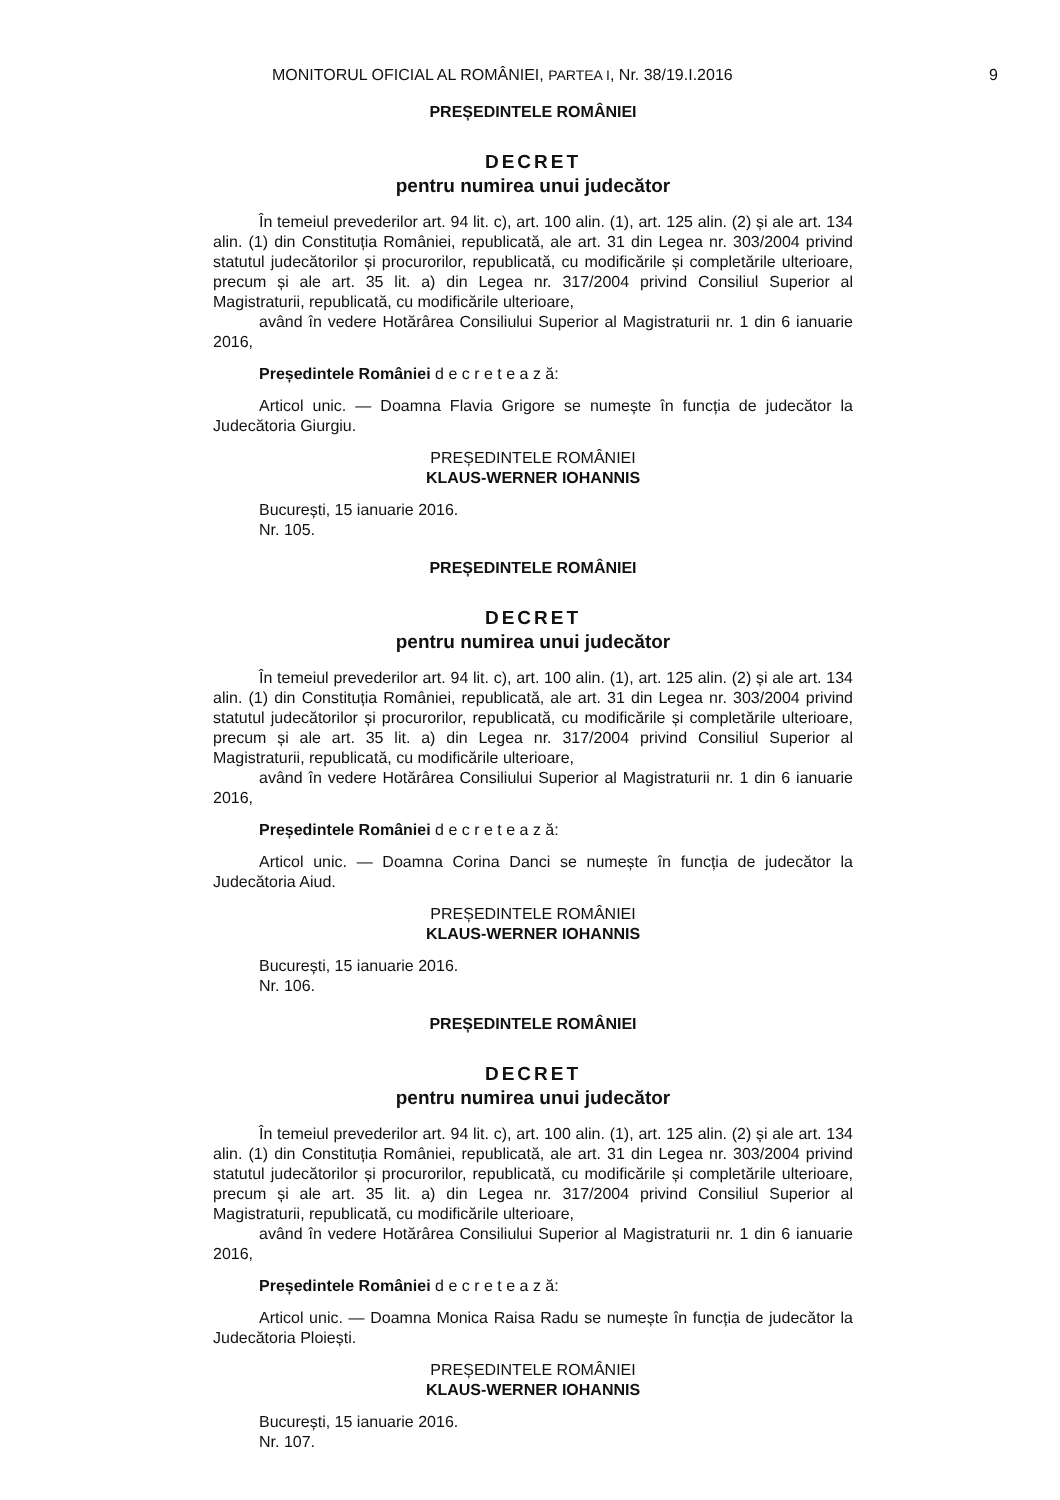MONITORUL OFICIAL AL ROMÂNIEI, PARTEA I, Nr. 38/19.I.2016
9
PREȘEDINTELE ROMÂNIEI
DECRET
pentru numirea unui judecător
În temeiul prevederilor art. 94 lit. c), art. 100 alin. (1), art. 125 alin. (2) și ale art. 134 alin. (1) din Constituția României, republicată, ale art. 31 din Legea nr. 303/2004 privind statutul judecătorilor și procurorilor, republicată, cu modificările și completările ulterioare, precum și ale art. 35 lit. a) din Legea nr. 317/2004 privind Consiliul Superior al Magistraturii, republicată, cu modificările ulterioare,
având în vedere Hotărârea Consiliului Superior al Magistraturii nr. 1 din 6 ianuarie 2016,
Președintele României d e c r e t e a z ă:
Articol unic. — Doamna Flavia Grigore se numește în funcția de judecător la Judecătoria Giurgiu.
PREȘEDINTELE ROMÂNIEI
KLAUS-WERNER IOHANNIS
București, 15 ianuarie 2016.
Nr. 105.
PREȘEDINTELE ROMÂNIEI
DECRET
pentru numirea unui judecător
În temeiul prevederilor art. 94 lit. c), art. 100 alin. (1), art. 125 alin. (2) și ale art. 134 alin. (1) din Constituția României, republicată, ale art. 31 din Legea nr. 303/2004 privind statutul judecătorilor și procurorilor, republicată, cu modificările și completările ulterioare, precum și ale art. 35 lit. a) din Legea nr. 317/2004 privind Consiliul Superior al Magistraturii, republicată, cu modificările ulterioare,
având în vedere Hotărârea Consiliului Superior al Magistraturii nr. 1 din 6 ianuarie 2016,
Președintele României d e c r e t e a z ă:
Articol unic. — Doamna Corina Danci se numește în funcția de judecător la Judecătoria Aiud.
PREȘEDINTELE ROMÂNIEI
KLAUS-WERNER IOHANNIS
București, 15 ianuarie 2016.
Nr. 106.
PREȘEDINTELE ROMÂNIEI
DECRET
pentru numirea unui judecător
În temeiul prevederilor art. 94 lit. c), art. 100 alin. (1), art. 125 alin. (2) și ale art. 134 alin. (1) din Constituția României, republicată, ale art. 31 din Legea nr. 303/2004 privind statutul judecătorilor și procurorilor, republicată, cu modificările și completările ulterioare, precum și ale art. 35 lit. a) din Legea nr. 317/2004 privind Consiliul Superior al Magistraturii, republicată, cu modificările ulterioare,
având în vedere Hotărârea Consiliului Superior al Magistraturii nr. 1 din 6 ianuarie 2016,
Președintele României d e c r e t e a z ă:
Articol unic. — Doamna Monica Raisa Radu se numește în funcția de judecător la Judecătoria Ploiești.
PREȘEDINTELE ROMÂNIEI
KLAUS-WERNER IOHANNIS
București, 15 ianuarie 2016.
Nr. 107.